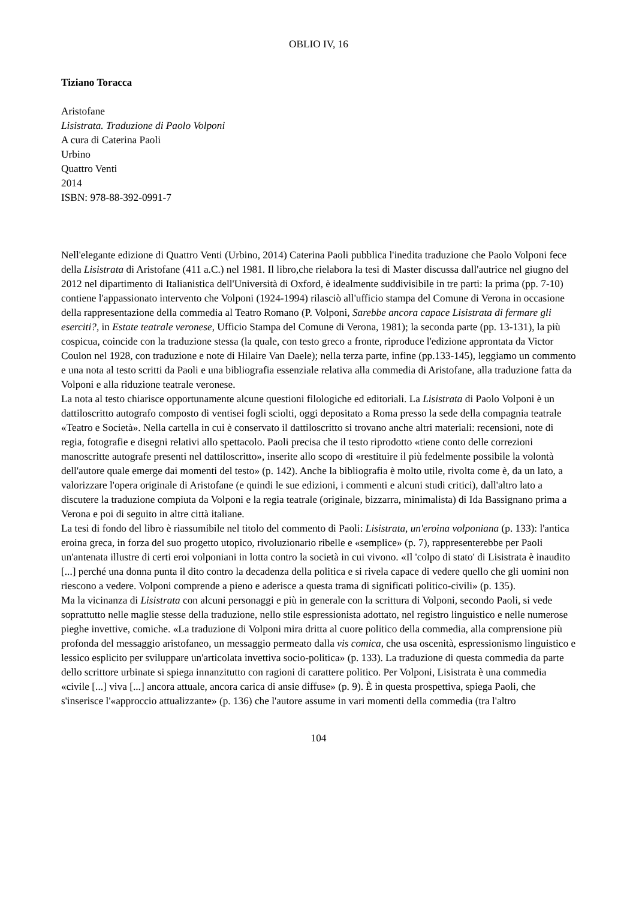OBLIO IV, 16
Tiziano Toracca
Aristofane
Lisistrata. Traduzione di Paolo Volponi
A cura di Caterina Paoli
Urbino
Quattro Venti
2014
ISBN: 978-88-392-0991-7
Nell'elegante edizione di Quattro Venti (Urbino, 2014) Caterina Paoli pubblica l'inedita traduzione che Paolo Volponi fece della Lisistrata di Aristofane (411 a.C.) nel 1981. Il libro,che rielabora la tesi di Master discussa dall'autrice nel giugno del 2012 nel dipartimento di Italianistica dell'Università di Oxford, è idealmente suddivisibile in tre parti: la prima (pp. 7-10) contiene l'appassionato intervento che Volponi (1924-1994) rilasciò all'ufficio stampa del Comune di Verona in occasione della rappresentazione della commedia al Teatro Romano (P. Volponi, Sarebbe ancora capace Lisistrata di fermare gli eserciti?, in Estate teatrale veronese, Ufficio Stampa del Comune di Verona, 1981); la seconda parte (pp. 13-131), la più cospicua, coincide con la traduzione stessa (la quale, con testo greco a fronte, riproduce l'edizione approntata da Victor Coulon nel 1928, con traduzione e note di Hilaire Van Daele); nella terza parte, infine (pp.133-145), leggiamo un commento e una nota al testo scritti da Paoli e una bibliografia essenziale relativa alla commedia di Aristofane, alla traduzione fatta da Volponi e alla riduzione teatrale veronese.
La nota al testo chiarisce opportunamente alcune questioni filologiche ed editoriali. La Lisistrata di Paolo Volponi è un dattiloscritto autografo composto di ventisei fogli sciolti, oggi depositato a Roma presso la sede della compagnia teatrale «Teatro e Società». Nella cartella in cui è conservato il dattiloscritto si trovano anche altri materiali: recensioni, note di regia, fotografie e disegni relativi allo spettacolo. Paoli precisa che il testo riprodotto «tiene conto delle correzioni manoscritte autografe presenti nel dattiloscritto», inserite allo scopo di «restituire il più fedelmente possibile la volontà dell'autore quale emerge dai momenti del testo» (p. 142). Anche la bibliografia è molto utile, rivolta come è, da un lato, a valorizzare l'opera originale di Aristofane (e quindi le sue edizioni, i commenti e alcuni studi critici), dall'altro lato a discutere la traduzione compiuta da Volponi e la regia teatrale (originale, bizzarra, minimalista) di Ida Bassignano prima a Verona e poi di seguito in altre città italiane.
La tesi di fondo del libro è riassumibile nel titolo del commento di Paoli: Lisistrata, un'eroina volponiana (p. 133): l'antica eroina greca, in forza del suo progetto utopico, rivoluzionario ribelle e «semplice» (p. 7), rappresenterebbe per Paoli un'antenata illustre di certi eroi volponiani in lotta contro la società in cui vivono. «Il 'colpo di stato' di Lisistrata è inaudito [...] perché una donna punta il dito contro la decadenza della politica e si rivela capace di vedere quello che gli uomini non riescono a vedere. Volponi comprende a pieno e aderisce a questa trama di significati politico-civili» (p. 135).
Ma la vicinanza di Lisistrata con alcuni personaggi e più in generale con la scrittura di Volponi, secondo Paoli, si vede soprattutto nelle maglie stesse della traduzione, nello stile espressionista adottato, nel registro linguistico e nelle numerose pieghe invettive, comiche. «La traduzione di Volponi mira dritta al cuore politico della commedia, alla comprensione più profonda del messaggio aristofaneo, un messaggio permeato dalla vis comica, che usa oscenità, espressionismo linguistico e lessico esplicito per sviluppare un'articolata invettiva socio-politica» (p. 133). La traduzione di questa commedia da parte dello scrittore urbinate si spiega innanzitutto con ragioni di carattere politico. Per Volponi, Lisistrata è una commedia «civile [...] viva [...] ancora attuale, ancora carica di ansie diffuse» (p. 9). È in questa prospettiva, spiega Paoli, che s'inserisce l'«approccio attualizzante» (p. 136) che l'autore assume in vari momenti della commedia (tra l'altro
104